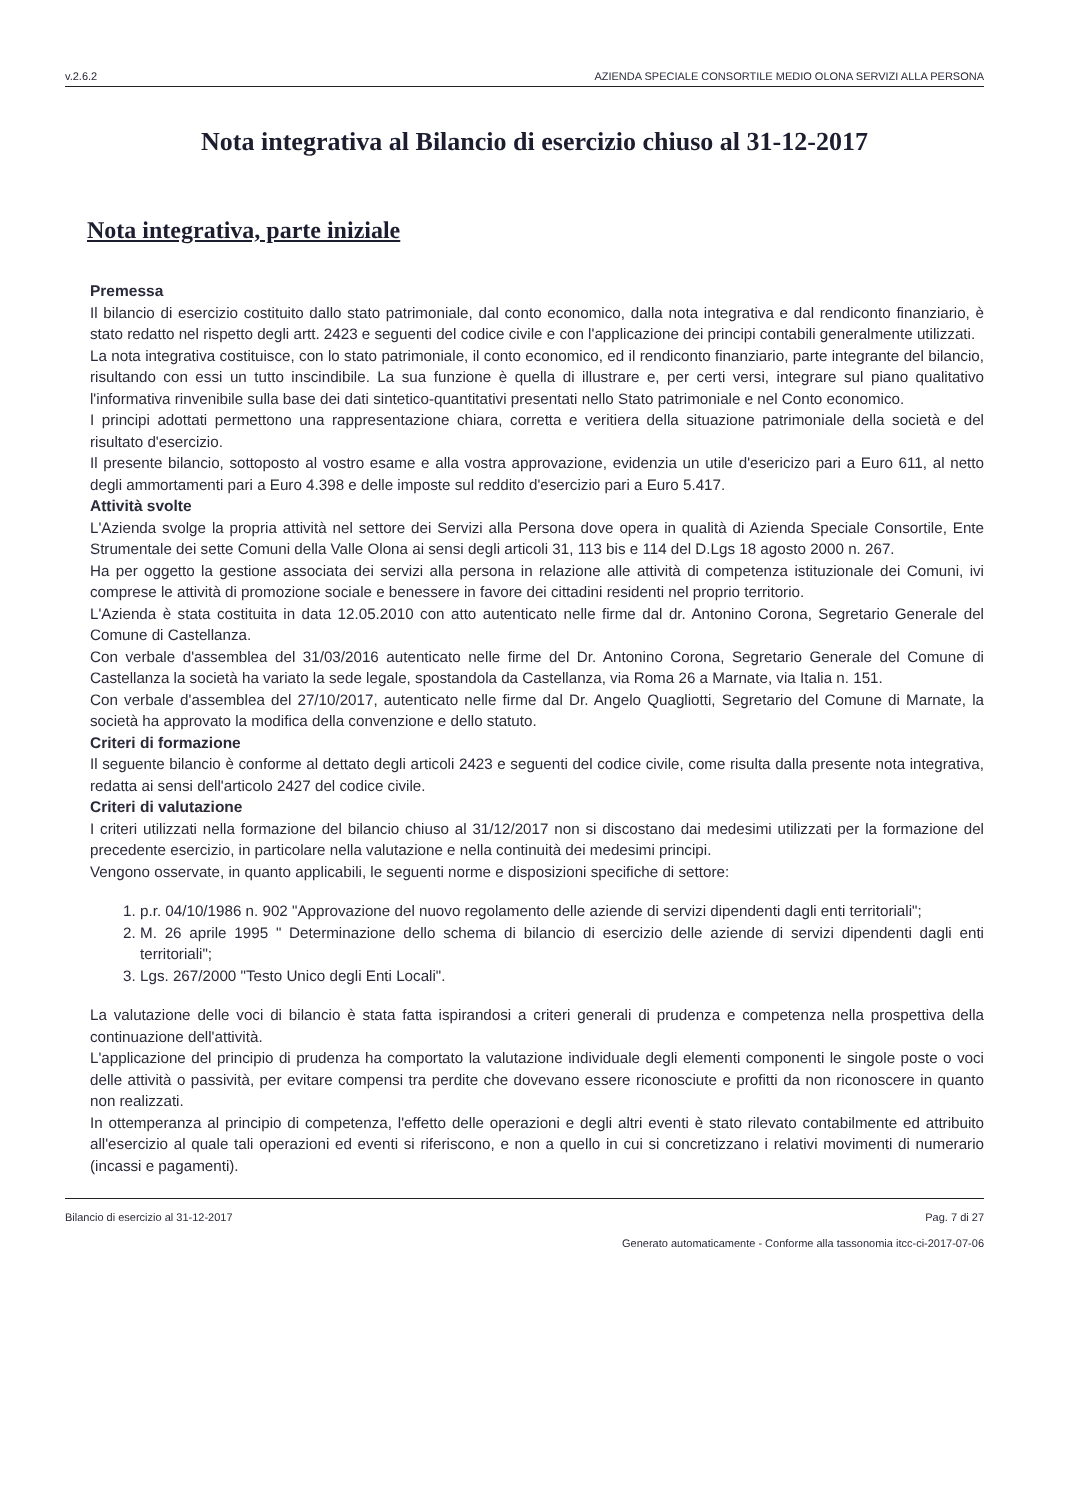v.2.6.2 AZIENDA SPECIALE CONSORTILE MEDIO OLONA SERVIZI ALLA PERSONA
Nota integrativa al Bilancio di esercizio chiuso al 31-12-2017
Nota integrativa, parte iniziale
Premessa
Il bilancio di esercizio costituito dallo stato patrimoniale, dal conto economico, dalla nota integrativa e dal rendiconto finanziario, è stato redatto nel rispetto degli artt. 2423 e seguenti del codice civile e con l'applicazione dei principi contabili generalmente utilizzati.
La nota integrativa costituisce, con lo stato patrimoniale, il conto economico, ed il rendiconto finanziario, parte integrante del bilancio, risultando con essi un tutto inscindibile. La sua funzione è quella di illustrare e, per certi versi, integrare sul piano qualitativo l'informativa rinvenibile sulla base dei dati sintetico-quantitativi presentati nello Stato patrimoniale e nel Conto economico.
I principi adottati permettono una rappresentazione chiara, corretta e veritiera della situazione patrimoniale della società e del risultato d'esercizio.
Il presente bilancio, sottoposto al vostro esame e alla vostra approvazione, evidenzia un utile d'esericizo pari a Euro 611, al netto degli ammortamenti pari a Euro 4.398 e delle imposte sul reddito d'esercizio pari a Euro 5.417.
Attività svolte
L'Azienda svolge la propria attività nel settore dei Servizi alla Persona dove opera in qualità di Azienda Speciale Consortile, Ente Strumentale dei sette Comuni della Valle Olona ai sensi degli articoli 31, 113 bis e 114 del D.Lgs 18 agosto 2000 n. 267.
Ha per oggetto la gestione associata dei servizi alla persona in relazione alle attività di competenza istituzionale dei Comuni, ivi comprese le attività di promozione sociale e benessere in favore dei cittadini residenti nel proprio territorio.
L'Azienda è stata costituita in data 12.05.2010 con atto autenticato nelle firme dal dr. Antonino Corona, Segretario Generale del Comune di Castellanza.
Con verbale d'assemblea del 31/03/2016 autenticato nelle firme del Dr. Antonino Corona, Segretario Generale del Comune di Castellanza la società ha variato la sede legale, spostandola da Castellanza, via Roma 26 a Marnate, via Italia n. 151.
Con verbale d'assemblea del 27/10/2017, autenticato nelle firme dal Dr. Angelo Quagliotti, Segretario del Comune di Marnate, la società ha approvato la modifica della convenzione e dello statuto.
Criteri di formazione
Il seguente bilancio è conforme al dettato degli articoli 2423 e seguenti del codice civile, come risulta dalla presente nota integrativa, redatta ai sensi dell'articolo 2427 del codice civile.
Criteri di valutazione
I criteri utilizzati nella formazione del bilancio chiuso al 31/12/2017 non si discostano dai medesimi utilizzati per la formazione del precedente esercizio, in particolare nella valutazione e nella continuità dei medesimi principi.
Vengono osservate, in quanto applicabili, le seguenti norme e disposizioni specifiche di settore:
1. p.r. 04/10/1986 n. 902 "Approvazione del nuovo regolamento delle aziende di servizi dipendenti dagli enti territoriali";
2. M. 26 aprile 1995 " Determinazione dello schema di bilancio di esercizio delle aziende di servizi dipendenti dagli enti territoriali";
3. Lgs. 267/2000 "Testo Unico degli Enti Locali".
La valutazione delle voci di bilancio è stata fatta ispirandosi a criteri generali di prudenza e competenza nella prospettiva della continuazione dell'attività.
L'applicazione del principio di prudenza ha comportato la valutazione individuale degli elementi componenti le singole poste o voci delle attività o passività, per evitare compensi tra perdite che dovevano essere riconosciute e profitti da non riconoscere in quanto non realizzati.
In ottemperanza al principio di competenza, l'effetto delle operazioni e degli altri eventi è stato rilevato contabilmente ed attribuito all'esercizio al quale tali operazioni ed eventi si riferiscono, e non a quello in cui si concretizzano i relativi movimenti di numerario (incassi e pagamenti).
Bilancio di esercizio al 31-12-2017 Pag. 7 di 27
Generato automaticamente - Conforme alla tassonomia itcc-ci-2017-07-06